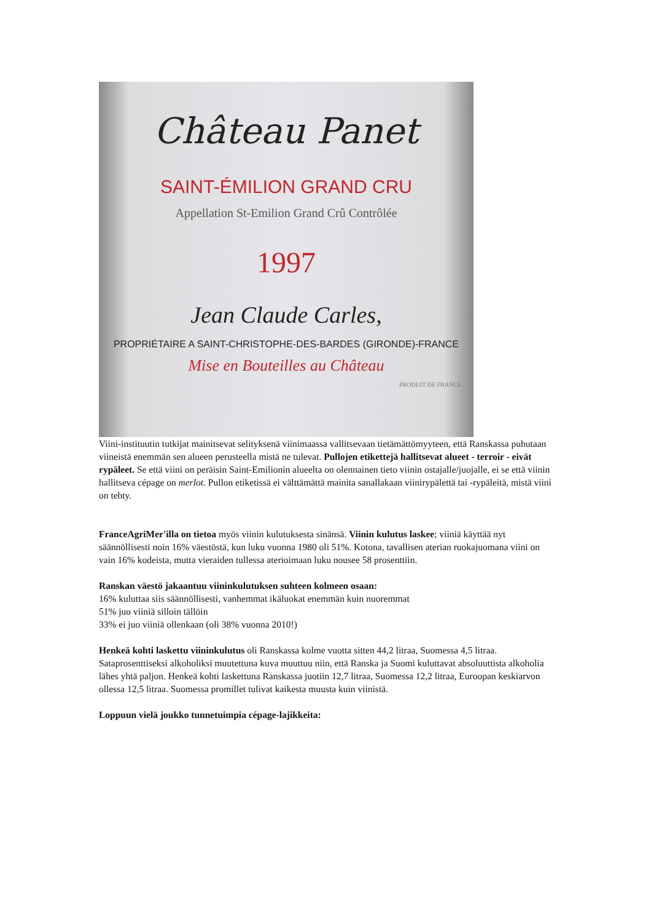Château Panet
SAINT-ÉMILION GRAND CRU
Appellation St-Emilion Grand Crû Contrôlée
1997
Jean Claude Carles,
PROPRIÉTAIRE A SAINT-CHRISTOPHE-DES-BARDES (GIRONDE)-FRANCE
Mise en Bouteilles au Château
PRODUIT DE FRANCE
Viini-instituutin tutkijat mainitsevat selityksenä viinimaassa vallitsevaan tietämättömyyteen, että Ranskassa puhutaan viineistä enemmän sen alueen perusteella mistä ne tulevat. Pullojen etikettejä hallitsevat alueet - terroir - eivät rypäleet. Se että viini on peräisin Saint-Emilionin alueelta on olennainen tieto viinin ostajalle/juojalle, ei se että viinin hallitseva cépage on merlot. Pullon etiketissä ei välttämättä mainita sanallakaan viinirypälettä tai -rypäleitä, mistä viini on tehty.
FranceAgriMer'illa on tietoa myös viinin kulutuksesta sinänsä. Viinin kulutus laskee; viiniä käyttää nyt säännöllisesti noin 16% väestöstä, kun luku vuonna 1980 oli 51%. Kotona, tavallisen aterian ruokajuomana viini on vain 16% kodeista, mutta vieraiden tullessa aterioimaan luku nousee 58 prosenttiin.
Ranskan väestö jakaantuu viininkulutuksen suhteen kolmeen osaan:
16% kuluttaa siis säännöllisesti, vanhemmat ikäluokat enemmän kuin nuoremmat
51% juo viiniä silloin tällöin
33% ei juo viiniä ollenkaan (oli 38% vuonna 2010!)
Henkeä kohti laskettu viininkulutus oli Ranskassa kolme vuotta sitten 44,2 litraa, Suomessa 4,5 litraa. Sataprosenttiseksi alkoholiksi muutettuna kuva muuttuu niin, että Ranska ja Suomi kuluttavat absoluuttista alkoholia lähes yhtä paljon. Henkeä kohti laskettuna Ranskassa juotiin 12,7 litraa, Suomessa 12,2 litraa, Euroopan keskiarvon ollessa 12,5 litraa. Suomessa promillet tulivat kaikesta muusta kuin viinistä.
Loppuun vielä joukko tunnetuimpia cépage-lajikkeita: